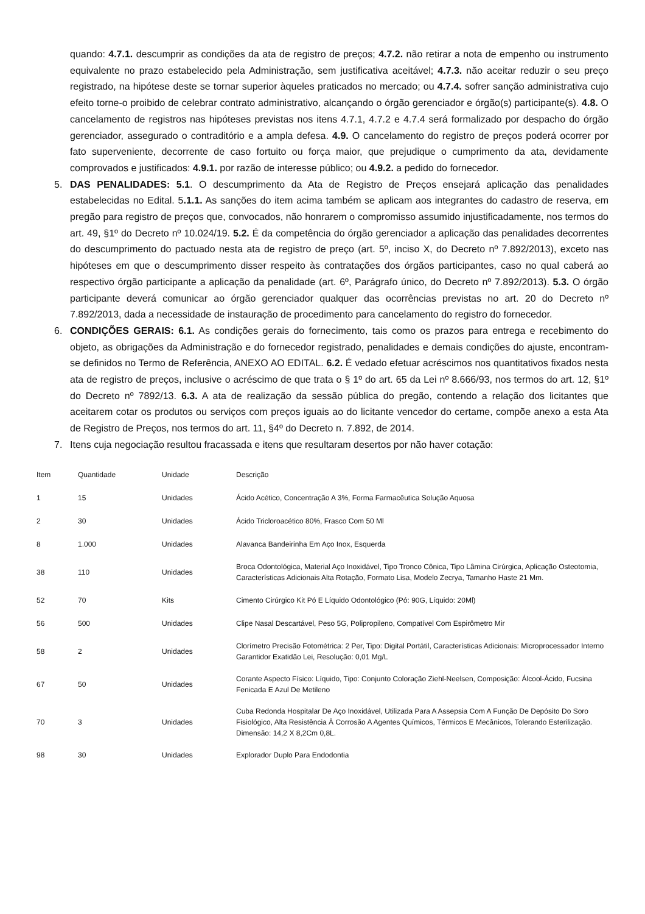quando: 4.7.1. descumprir as condições da ata de registro de preços; 4.7.2. não retirar a nota de empenho ou instrumento equivalente no prazo estabelecido pela Administração, sem justificativa aceitável; 4.7.3. não aceitar reduzir o seu preço registrado, na hipótese deste se tornar superior àqueles praticados no mercado; ou 4.7.4. sofrer sanção administrativa cujo efeito torne-o proibido de celebrar contrato administrativo, alcançando o órgão gerenciador e órgão(s) participante(s). 4.8. O cancelamento de registros nas hipóteses previstas nos itens 4.7.1, 4.7.2 e 4.7.4 será formalizado por despacho do órgão gerenciador, assegurado o contraditório e a ampla defesa. 4.9. O cancelamento do registro de preços poderá ocorrer por fato superveniente, decorrente de caso fortuito ou força maior, que prejudique o cumprimento da ata, devidamente comprovados e justificados: 4.9.1. por razão de interesse público; ou 4.9.2. a pedido do fornecedor.
5. DAS PENALIDADES: 5.1. O descumprimento da Ata de Registro de Preços ensejará aplicação das penalidades estabelecidas no Edital. 5.1.1. As sanções do item acima também se aplicam aos integrantes do cadastro de reserva, em pregão para registro de preços que, convocados, não honrarem o compromisso assumido injustificadamente, nos termos do art. 49, §1º do Decreto nº 10.024/19. 5.2. É da competência do órgão gerenciador a aplicação das penalidades decorrentes do descumprimento do pactuado nesta ata de registro de preço (art. 5º, inciso X, do Decreto nº 7.892/2013), exceto nas hipóteses em que o descumprimento disser respeito às contratações dos órgãos participantes, caso no qual caberá ao respectivo órgão participante a aplicação da penalidade (art. 6º, Parágrafo único, do Decreto nº 7.892/2013). 5.3. O órgão participante deverá comunicar ao órgão gerenciador qualquer das ocorrências previstas no art. 20 do Decreto nº 7.892/2013, dada a necessidade de instauração de procedimento para cancelamento do registro do fornecedor.
6. CONDIÇÕES GERAIS: 6.1. As condições gerais do fornecimento, tais como os prazos para entrega e recebimento do objeto, as obrigações da Administração e do fornecedor registrado, penalidades e demais condições do ajuste, encontram-se definidos no Termo de Referência, ANEXO AO EDITAL. 6.2. É vedado efetuar acréscimos nos quantitativos fixados nesta ata de registro de preços, inclusive o acréscimo de que trata o § 1º do art. 65 da Lei nº 8.666/93, nos termos do art. 12, §1º do Decreto nº 7892/13. 6.3. A ata de realização da sessão pública do pregão, contendo a relação dos licitantes que aceitarem cotar os produtos ou serviços com preços iguais ao do licitante vencedor do certame, compõe anexo a esta Ata de Registro de Preços, nos termos do art. 11, §4º do Decreto n. 7.892, de 2014.
7. Itens cuja negociação resultou fracassada e itens que resultaram desertos por não haver cotação:
| Item | Quantidade | Unidade | Descrição |
| 1 | 15 | Unidades | Ácido Acético, Concentração A 3%, Forma Farmacêutica Solução Aquosa |
| 2 | 30 | Unidades | Ácido Tricloroacético 80%, Frasco Com 50 Ml |
| 8 | 1.000 | Unidades | Alavanca Bandeirinha Em Aço Inox, Esquerda |
| 38 | 110 | Unidades | Broca Odontológica, Material Aço Inoxidável, Tipo Tronco Cônica, Tipo Lâmina Cirúrgica, Aplicação Osteotomia, Características Adicionais Alta Rotação, Formato Lisa, Modelo Zecrya, Tamanho Haste 21 Mm. |
| 52 | 70 | Kits | Cimento Cirúrgico Kit Pó E Líquido Odontológico (Pó: 90G, Líquido: 20Ml) |
| 56 | 500 | Unidades | Clipe Nasal Descartável, Peso 5G, Polipropileno, Compatível Com Espirômetro Mir |
| 58 | 2 | Unidades | Clorímetro Precisão Fotométrica: 2 Per, Tipo: Digital Portátil, Características Adicionais: Microprocessador Interno Garantidor Exatidão Lei, Resolução: 0,01 Mg/L |
| 67 | 50 | Unidades | Corante Aspecto Físico: Líquido, Tipo: Conjunto Coloração Ziehl-Neelsen, Composição: Álcool-Ácido, Fucsina Fenicada E Azul De Metileno |
| 70 | 3 | Unidades | Cuba Redonda Hospitalar De Aço Inoxidável, Utilizada Para A Assepsia Com A Função De Depósito Do Soro Fisiológico, Alta Resistência À Corrosão A Agentes Químicos, Térmicos E Mecânicos, Tolerando Esterilização. Dimensão: 14,2 X 8,2Cm 0,8L. |
| 98 | 30 | Unidades | Explorador Duplo Para Endodontia |